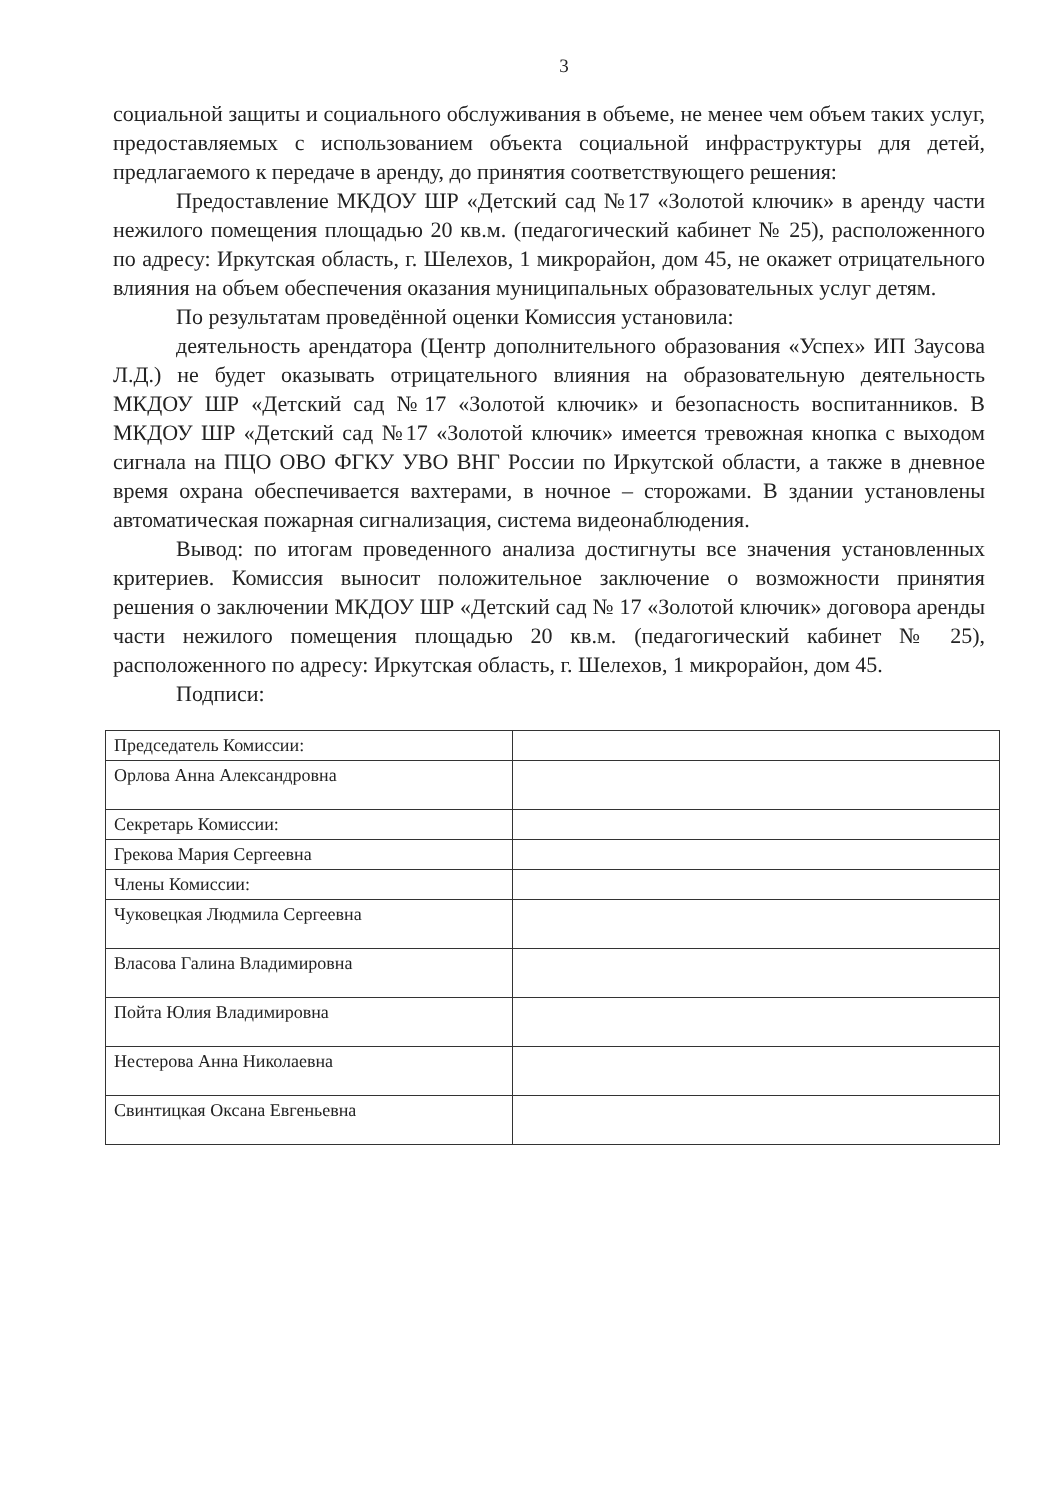3
социальной защиты и социального обслуживания в объеме, не менее чем объем таких услуг, предоставляемых с использованием объекта социальной инфраструктуры для детей, предлагаемого к передаче в аренду, до принятия соответствующего решения:
Предоставление МКДОУ ШР «Детский сад №17 «Золотой ключик» в аренду части нежилого помещения площадью 20 кв.м. (педагогический кабинет № 25), расположенного по адресу: Иркутская область, г. Шелехов, 1 микрорайон, дом 45, не окажет отрицательного влияния на объем обеспечения оказания муниципальных образовательных услуг детям.
По результатам проведённой оценки Комиссия установила:
деятельность арендатора (Центр дополнительного образования «Успех» ИП Заусова Л.Д.) не будет оказывать отрицательного влияния на образовательную деятельность МКДОУ ШР «Детский сад №17 «Золотой ключик» и безопасность воспитанников. В МКДОУ ШР «Детский сад №17 «Золотой ключик» имеется тревожная кнопка с выходом сигнала на ПЦО ОВО ФГКУ УВО ВНГ России по Иркутской области, а также в дневное время охрана обеспечивается вахтерами, в ночное – сторожами. В здании установлены автоматическая пожарная сигнализация, система видеонаблюдения.
Вывод: по итогам проведенного анализа достигнуты все значения установленных критериев. Комиссия выносит положительное заключение о возможности принятия решения о заключении МКДОУ ШР «Детский сад № 17 «Золотой ключик» договора аренды части нежилого помещения площадью 20 кв.м. (педагогический кабинет № 25), расположенного по адресу: Иркутская область, г. Шелехов, 1 микрорайон, дом 45.
Подписи:
| Председатель Комиссии: | |
| Орлова Анна Александровна | |
| Секретарь Комиссии: | |
| Грекова Мария Сергеевна | |
| Члены Комиссии: | |
| Чуковецкая Людмила Сергеевна | |
| Власова Галина Владимировна | |
| Пойта Юлия Владимировна | |
| Нестерова Анна Николаевна | |
| Свинтицкая Оксана Евгеньевна | |